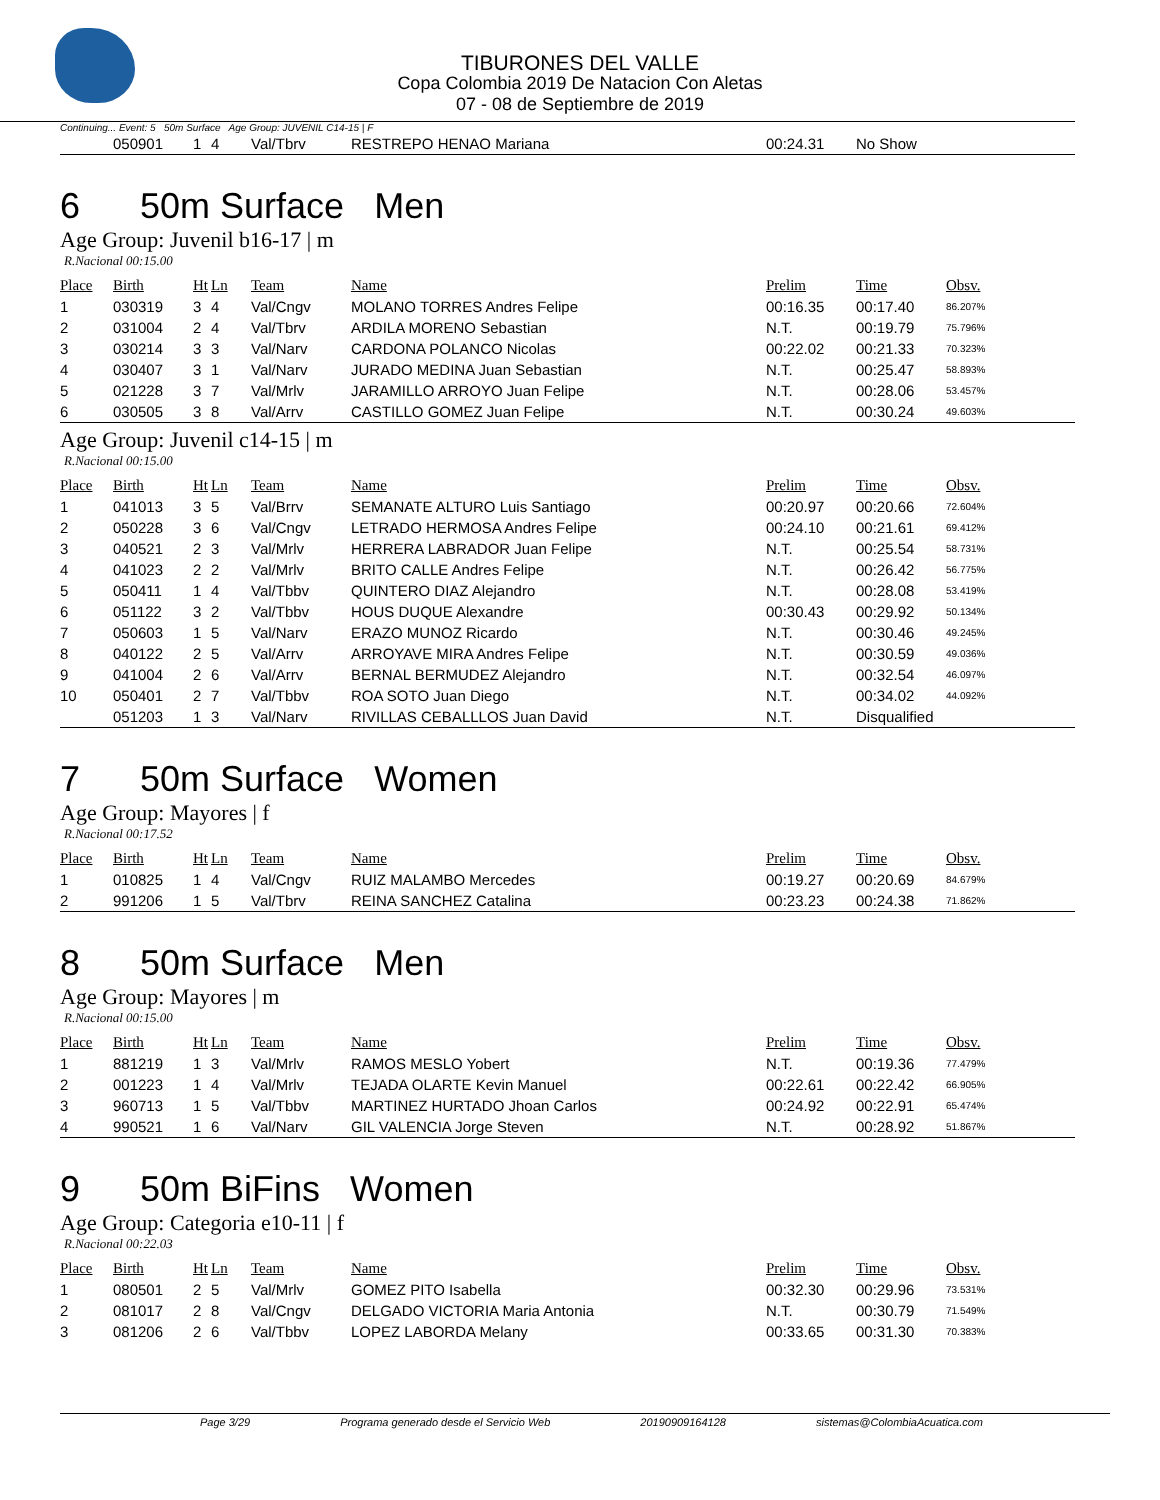TIBURONES DEL VALLE
Copa Colombia 2019 De Natacion Con Aletas
07 - 08 de Septiembre de 2019
Continuing... Event: 5 50m Surface Age Group: JUVENIL C14-15 | F
| | 050901 | 1 | 4 | Val/Tbrv | RESTREPO HENAO Mariana | 00:24.31 | No Show |
6 50m Surface Men
Age Group: Juvenil b16-17 | m
R.Nacional 00:15.00
| Place | Birth | Ht | Ln | Team | Name | Prelim | Time | Obsv. |
| --- | --- | --- | --- | --- | --- | --- | --- | --- |
| 1 | 030319 | 3 | 4 | Val/Cngv | MOLANO TORRES Andres Felipe | 00:16.35 | 00:17.40 | 86.207% |
| 2 | 031004 | 2 | 4 | Val/Tbrv | ARDILA MORENO Sebastian | N.T. | 00:19.79 | 75.796% |
| 3 | 030214 | 3 | 3 | Val/Narv | CARDONA POLANCO Nicolas | 00:22.02 | 00:21.33 | 70.323% |
| 4 | 030407 | 3 | 1 | Val/Narv | JURADO MEDINA Juan Sebastian | N.T. | 00:25.47 | 58.893% |
| 5 | 021228 | 3 | 7 | Val/Mrlv | JARAMILLO ARROYO Juan Felipe | N.T. | 00:28.06 | 53.457% |
| 6 | 030505 | 3 | 8 | Val/Arrv | CASTILLO GOMEZ Juan Felipe | N.T. | 00:30.24 | 49.603% |
Age Group: Juvenil c14-15 | m
R.Nacional 00:15.00
| Place | Birth | Ht | Ln | Team | Name | Prelim | Time | Obsv. |
| --- | --- | --- | --- | --- | --- | --- | --- | --- |
| 1 | 041013 | 3 | 5 | Val/Brrv | SEMANATE ALTURO Luis Santiago | 00:20.97 | 00:20.66 | 72.604% |
| 2 | 050228 | 3 | 6 | Val/Cngv | LETRADO HERMOSA Andres Felipe | 00:24.10 | 00:21.61 | 69.412% |
| 3 | 040521 | 2 | 3 | Val/Mrlv | HERRERA LABRADOR Juan Felipe | N.T. | 00:25.54 | 58.731% |
| 4 | 041023 | 2 | 2 | Val/Mrlv | BRITO CALLE Andres Felipe | N.T. | 00:26.42 | 56.775% |
| 5 | 050411 | 1 | 4 | Val/Tbbv | QUINTERO DIAZ Alejandro | N.T. | 00:28.08 | 53.419% |
| 6 | 051122 | 3 | 2 | Val/Tbbv | HOUS DUQUE Alexandre | 00:30.43 | 00:29.92 | 50.134% |
| 7 | 050603 | 1 | 5 | Val/Narv | ERAZO MUNOZ Ricardo | N.T. | 00:30.46 | 49.245% |
| 8 | 040122 | 2 | 5 | Val/Arrv | ARROYAVE MIRA Andres Felipe | N.T. | 00:30.59 | 49.036% |
| 9 | 041004 | 2 | 6 | Val/Arrv | BERNAL BERMUDEZ Alejandro | N.T. | 00:32.54 | 46.097% |
| 10 | 050401 | 2 | 7 | Val/Tbbv | ROA SOTO Juan Diego | N.T. | 00:34.02 | 44.092% |
| | 051203 | 1 | 3 | Val/Narv | RIVILLAS CEBALLLOS Juan David | N.T. | Disqualified | |
7 50m Surface Women
Age Group: Mayores | f
R.Nacional 00:17.52
| Place | Birth | Ht | Ln | Team | Name | Prelim | Time | Obsv. |
| --- | --- | --- | --- | --- | --- | --- | --- | --- |
| 1 | 010825 | 1 | 4 | Val/Cngv | RUIZ MALAMBO Mercedes | 00:19.27 | 00:20.69 | 84.679% |
| 2 | 991206 | 1 | 5 | Val/Tbrv | REINA SANCHEZ Catalina | 00:23.23 | 00:24.38 | 71.862% |
8 50m Surface Men
Age Group: Mayores | m
R.Nacional 00:15.00
| Place | Birth | Ht | Ln | Team | Name | Prelim | Time | Obsv. |
| --- | --- | --- | --- | --- | --- | --- | --- | --- |
| 1 | 881219 | 1 | 3 | Val/Mrlv | RAMOS MESLO Yobert | N.T. | 00:19.36 | 77.479% |
| 2 | 001223 | 1 | 4 | Val/Mrlv | TEJADA OLARTE Kevin Manuel | 00:22.61 | 00:22.42 | 66.905% |
| 3 | 960713 | 1 | 5 | Val/Tbbv | MARTINEZ HURTADO Jhoan Carlos | 00:24.92 | 00:22.91 | 65.474% |
| 4 | 990521 | 1 | 6 | Val/Narv | GIL VALENCIA Jorge Steven | N.T. | 00:28.92 | 51.867% |
9 50m BiFins Women
Age Group: Categoria e10-11 | f
R.Nacional 00:22.03
| Place | Birth | Ht | Ln | Team | Name | Prelim | Time | Obsv. |
| --- | --- | --- | --- | --- | --- | --- | --- | --- |
| 1 | 080501 | 2 | 5 | Val/Mrlv | GOMEZ PITO Isabella | 00:32.30 | 00:29.96 | 73.531% |
| 2 | 081017 | 2 | 8 | Val/Cngv | DELGADO VICTORIA Maria Antonia | N.T. | 00:30.79 | 71.549% |
| 3 | 081206 | 2 | 6 | Val/Tbbv | LOPEZ LABORDA Melany | 00:33.65 | 00:31.30 | 70.383% |
Page 3/29 Programa generado desde el Servicio Web 20190909164128 sistemas@ColombiaAcuatica.com